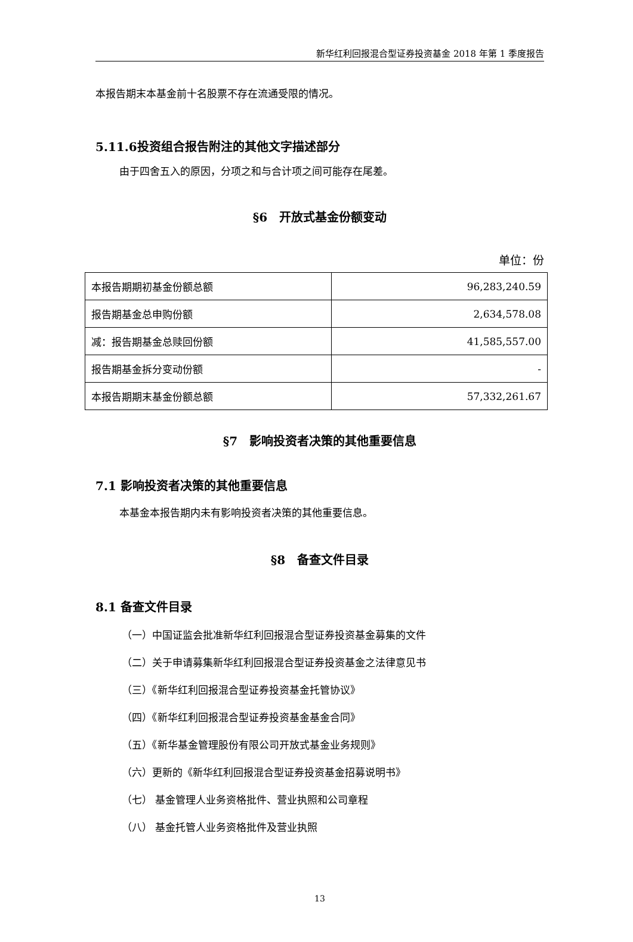新华红利回报混合型证券投资基金 2018 年第 1 季度报告
本报告期末本基金前十名股票不存在流通受限的情况。
5.11.6投资组合报告附注的其他文字描述部分
由于四舍五入的原因，分项之和与合计项之间可能存在尾差。
§6　开放式基金份额变动
单位：份
| 本报告期期初基金份额总额 | 96,283,240.59 |
| 报告期基金总申购份额 | 2,634,578.08 |
| 减：报告期基金总赎回份额 | 41,585,557.00 |
| 报告期基金拆分变动份额 | - |
| 本报告期期末基金份额总额 | 57,332,261.67 |
§7　影响投资者决策的其他重要信息
7.1 影响投资者决策的其他重要信息
本基金本报告期内未有影响投资者决策的其他重要信息。
§8　备查文件目录
8.1 备查文件目录
（一）中国证监会批准新华红利回报混合型证券投资基金募集的文件
（二）关于申请募集新华红利回报混合型证券投资基金之法律意见书
（三）《新华红利回报混合型证券投资基金托管协议》
（四）《新华红利回报混合型证券投资基金基金合同》
（五）《新华基金管理股份有限公司开放式基金业务规则》
（六）更新的《新华红利回报混合型证券投资基金招募说明书》
（七） 基金管理人业务资格批件、营业执照和公司章程
（八） 基金托管人业务资格批件及营业执照
13